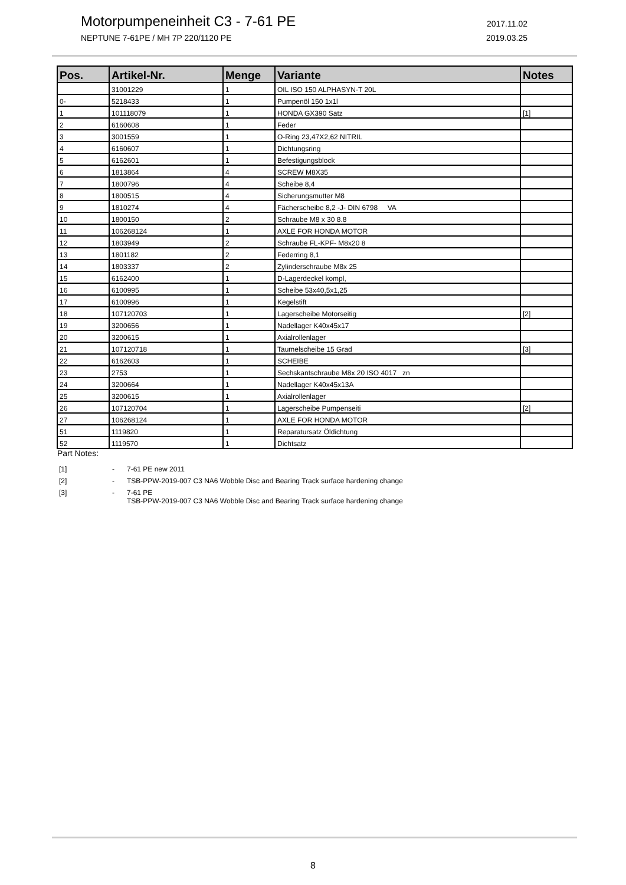Motorpumpeneinheit C3 - 7-61 PE 2017.11.02
NEPTUNE 7-61PE / MH 7P 220/1120 PE 2019.03.25
| Pos. | Artikel-Nr. | Menge | Variante | Notes |
| --- | --- | --- | --- | --- |
| | 31001229 | 1 | OIL ISO 150 ALPHASYN-T 20L | |
| 0- | 5218433 | 1 | Pumpenöl 150 1x1l | |
| 1 | 101118079 | 1 | HONDA GX390 Satz | [1] |
| 2 | 6160608 | 1 | Feder | |
| 3 | 3001559 | 1 | O-Ring 23,47X2,62 NITRIL | |
| 4 | 6160607 | 1 | Dichtungsring | |
| 5 | 6162601 | 1 | Befestigungsblock | |
| 6 | 1813864 | 4 | SCREW M8X35 | |
| 7 | 1800796 | 4 | Scheibe 8,4 | |
| 8 | 1800515 | 4 | Sicherungsmutter M8 | |
| 9 | 1810274 | 4 | Fächerscheibe 8,2 -J- DIN 6798 VA | |
| 10 | 1800150 | 2 | Schraube M8 x 30 8.8 | |
| 11 | 106268124 | 1 | AXLE FOR HONDA MOTOR | |
| 12 | 1803949 | 2 | Schraube FL-KPF- M8x20 8 | |
| 13 | 1801182 | 2 | Federring 8,1 | |
| 14 | 1803337 | 2 | Zylinderschraube M8x 25 | |
| 15 | 6162400 | 1 | D-Lagerdeckel kompl, | |
| 16 | 6100995 | 1 | Scheibe 53x40,5x1,25 | |
| 17 | 6100996 | 1 | Kegelstift | |
| 18 | 107120703 | 1 | Lagerscheibe Motorseitig | [2] |
| 19 | 3200656 | 1 | Nadellager K40x45x17 | |
| 20 | 3200615 | 1 | Axialrollenlager | |
| 21 | 107120718 | 1 | Taumelscheibe 15 Grad | [3] |
| 22 | 6162603 | 1 | SCHEIBE | |
| 23 | 2753 | 1 | Sechskantschraube M8x 20 ISO 4017 zn | |
| 24 | 3200664 | 1 | Nadellager K40x45x13A | |
| 25 | 3200615 | 1 | Axialrollenlager | |
| 26 | 107120704 | 1 | Lagerscheibe Pumpenseiti | [2] |
| 27 | 106268124 | 1 | AXLE FOR HONDA MOTOR | |
| 51 | 1119820 | 1 | Reparatursatz Öldichtung | |
| 52 | 1119570 | 1 | Dichtsatz | |
Part Notes:
[1] - 7-61 PE new 2011
[2] - TSB-PPW-2019-007 C3 NA6 Wobble Disc and Bearing Track surface hardening change
[3] - 7-61 PE
TSB-PPW-2019-007 C3 NA6 Wobble Disc and Bearing Track surface hardening change
8